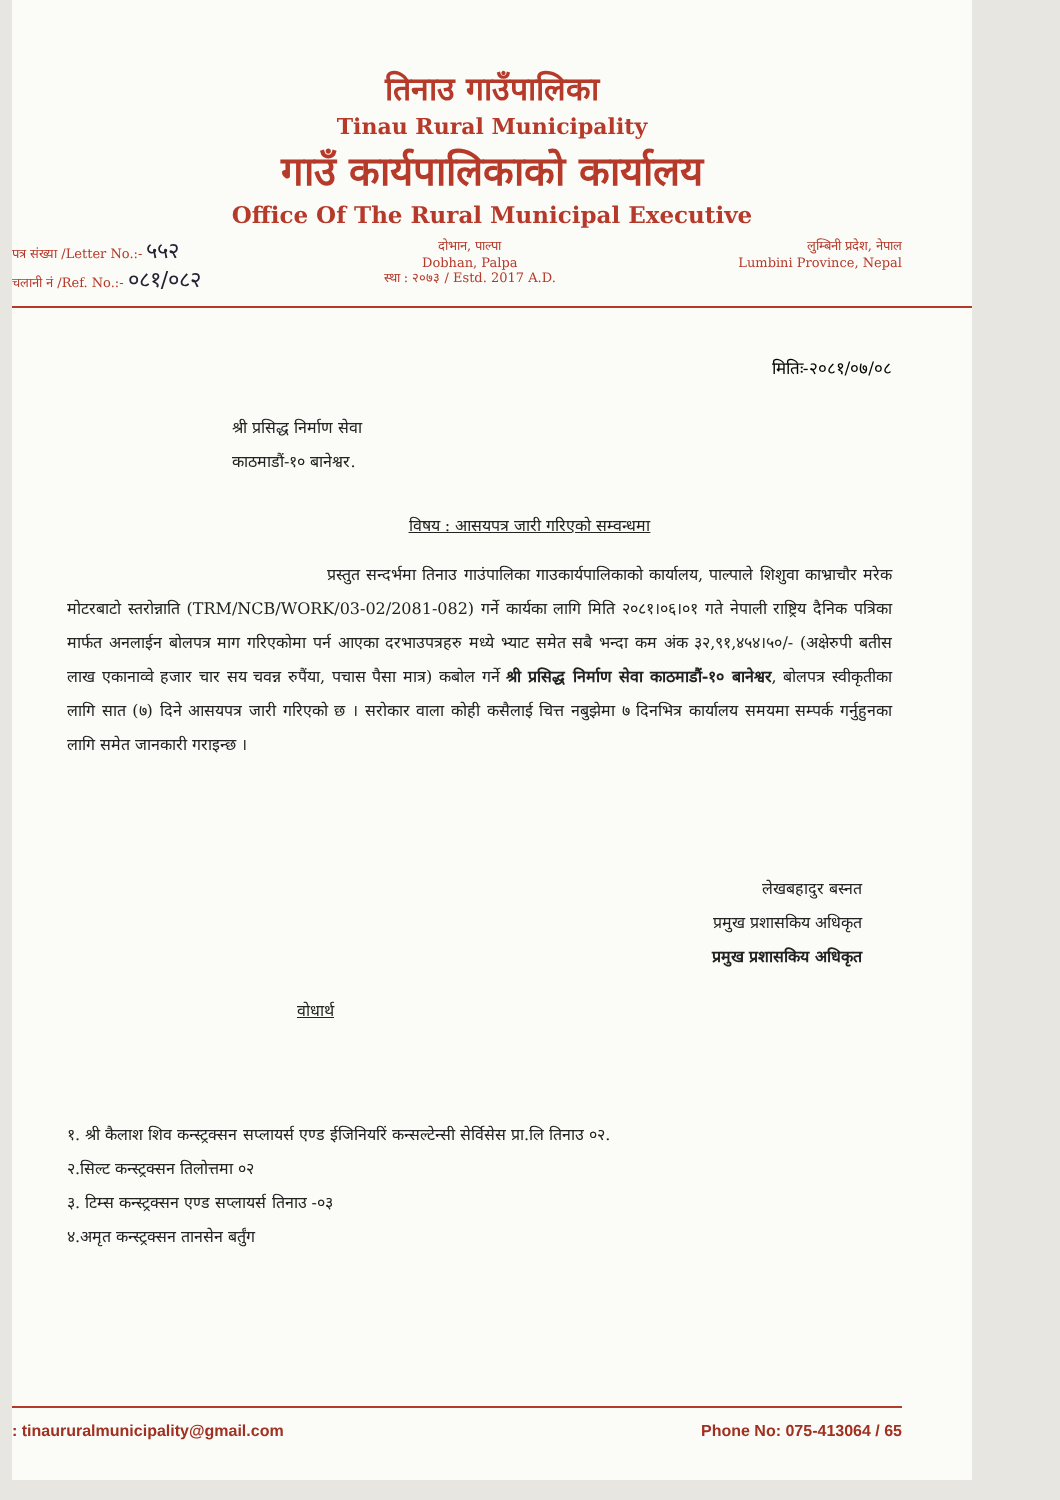तिनाउ गाउँपालिका
Tinau Rural Municipality
गाउँ कार्यपालिकाको कार्यालय
Office Of The Rural Municipal Executive
पत्र संख्या /Letter No.:- ५५२
चलानी नं /Ref. No.:- ०८१/०८२
दोभान, पाल्पा
Dobhan, Palpa
स्था : २०७३ / Estd. 2017 A.D.
लुम्बिनी प्रदेश, नेपाल
Lumbini Province, Nepal
मितिः-२०८१/०७/०८
श्री प्रसिद्ध निर्माण सेवा
काठमाडौं-१० बानेश्वर.
विषय : आसयपत्र जारी गरिएको सम्वन्धमा
प्रस्तुत सन्दर्भमा तिनाउ गाउंपालिका गाउकार्यपालिकाको कार्यालय, पाल्पाले शिशुवा काभ्राचौर मरेक मोटरबाटो स्तरोन्नाति (TRM/NCB/WORK/03-02/2081-082) गर्ने कार्यका लागि मिति २०८१।०६।०१ गते नेपाली राष्ट्रिय दैनिक पत्रिका मार्फत अनलाईन बोलपत्र माग गरिएकोमा पर्न आएका दरभाउपत्रहरु मध्ये भ्याट समेत सबै भन्दा कम अंक ३२,९१,४५४।५०/- (अक्षेरुपी बतीस लाख एकानाव्वे हजार चार सय चवन्न रुपैंया, पचास पैसा मात्र) कबोल गर्ने श्री प्रसिद्ध निर्माण सेवा काठमाडौं-१० बानेश्वर, बोलपत्र स्वीकृतीका लागि सात (७) दिने आसयपत्र जारी गरिएको छ । सरोकार वाला कोही कसैलाई चित्त नबुझेमा ७ दिनभित्र कार्यालय समयमा सम्पर्क गर्नुहुनका लागि समेत जानकारी गराइन्छ ।
लेखबहादुर बस्नत
प्रमुख प्रशासकिय अधिकृत
प्रमुख प्रशासकिय अधिकृत
वोधार्थ
१. श्री कैलाश शिव कन्स्ट्रक्सन सप्लायर्स एण्ड ईजिनियरिं कन्सल्टेन्सी सेर्विसेस प्रा.लि तिनाउ ०२.
२.सिल्ट कन्स्ट्रक्सन तिलोत्तमा ०२
३. टिम्स कन्स्ट्रक्सन एण्ड सप्लायर्स तिनाउ -०३
४.अमृत कन्स्ट्रक्सन तानसेन बर्तुंग
: tinaururalmunicipality@gmail.com Phone No: 075-413064 / 65